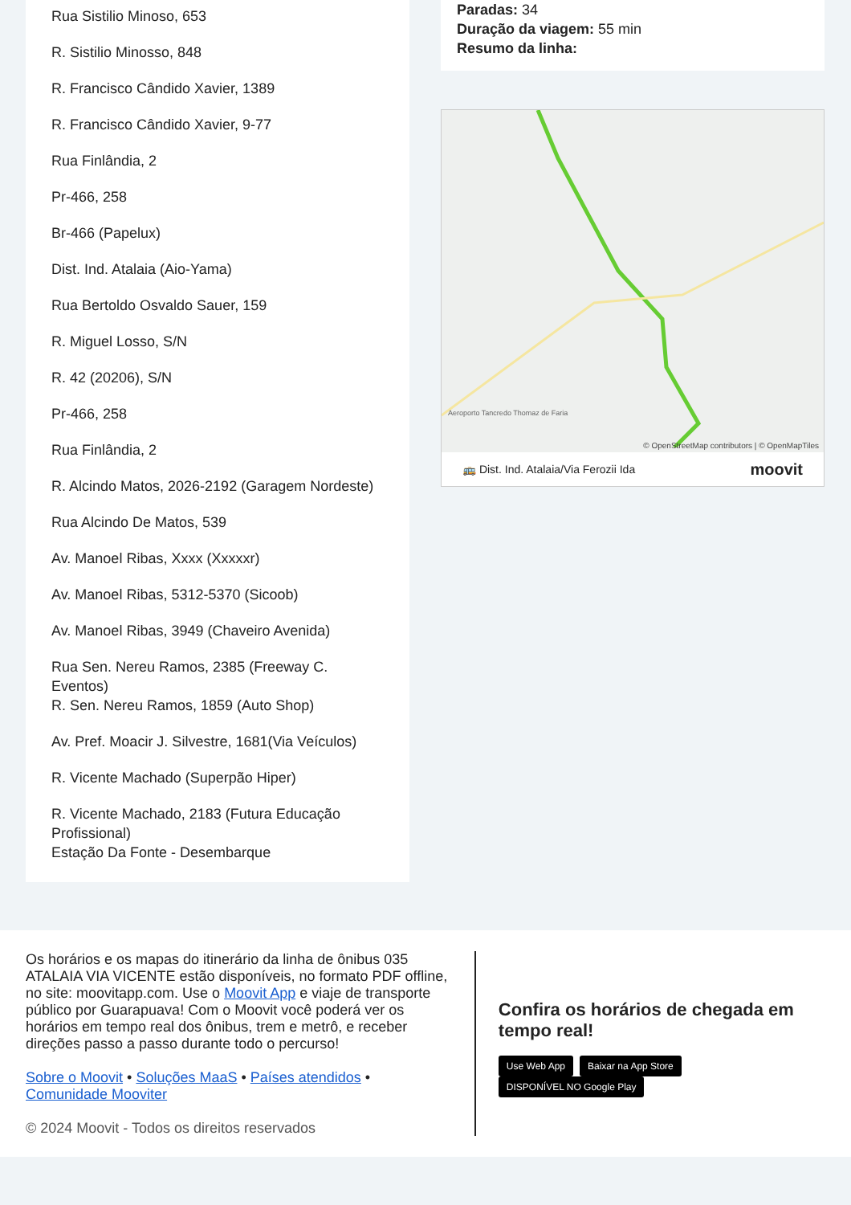Rua Sistilio Minoso, 653
R. Sistilio Minosso, 848
R. Francisco Cândido Xavier, 1389
R. Francisco Cândido Xavier, 9-77
Rua Finlândia, 2
Pr-466, 258
Br-466 (Papelux)
Dist. Ind. Atalaia (Aio-Yama)
Rua Bertoldo Osvaldo Sauer, 159
R. Miguel Losso, S/N
R. 42 (20206), S/N
Pr-466, 258
Rua Finlândia, 2
R. Alcindo Matos, 2026-2192 (Garagem Nordeste)
Rua Alcindo De Matos, 539
Av. Manoel Ribas, Xxxx (Xxxxxr)
Av. Manoel Ribas, 5312-5370 (Sicoob)
Av. Manoel Ribas, 3949 (Chaveiro Avenida)
Rua Sen. Nereu Ramos, 2385 (Freeway C. Eventos)
R. Sen. Nereu Ramos, 1859 (Auto Shop)
Av. Pref. Moacir J. Silvestre, 1681(Via Veículos)
R. Vicente Machado (Superpão Hiper)
R. Vicente Machado, 2183 (Futura Educação Profissional)
Estação Da Fonte - Desembarque
Paradas: 34
Duração da viagem: 55 min
Resumo da linha:
Aeroporto Tancredo Thomaz de Faria
© OpenStreetMap contributors | © OpenMapTiles
🚌 Dist. Ind. Atalaia/Via Ferozii Ida moovit
Os horários e os mapas do itinerário da linha de ônibus 035 ATALAIA VIA VICENTE estão disponíveis, no formato PDF offline, no site: moovitapp.com. Use o Moovit App e viaje de transporte público por Guarapuava! Com o Moovit você poderá ver os horários em tempo real dos ônibus, trem e metrô, e receber direções passo a passo durante todo o percurso!
Sobre o Moovit • Soluções MaaS • Países atendidos • Comunidade Mooviter
© 2024 Moovit - Todos os direitos reservados
Confira os horários de chegada em tempo real!
Use Web App Baixar na App Store DISPONÍVEL NO Google Play